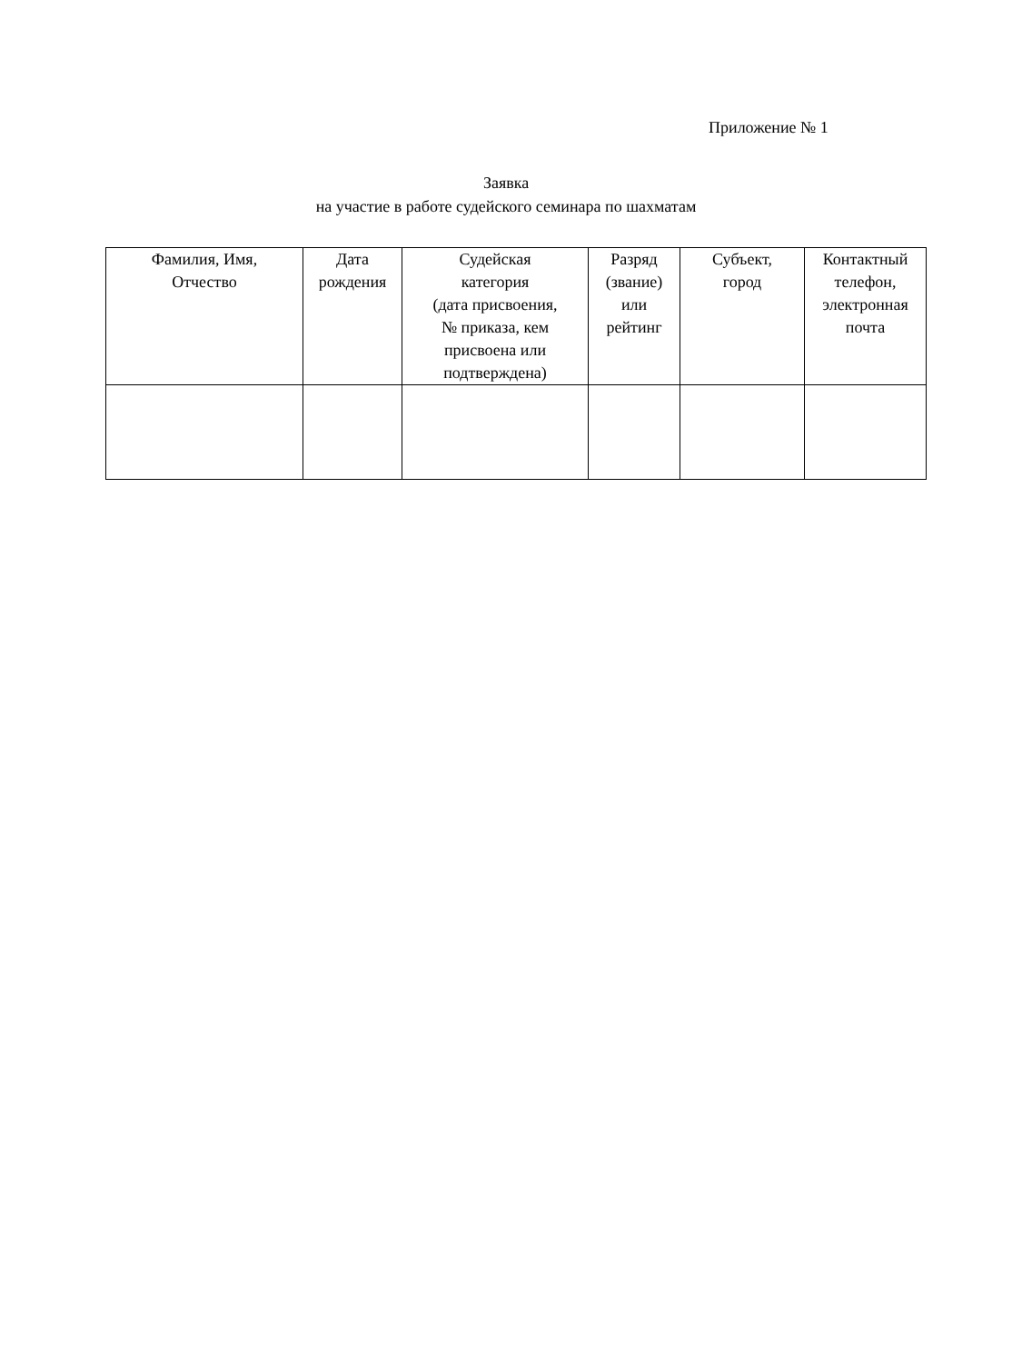Приложение № 1
Заявка
на участие в работе судейского семинара по шахматам
| Фамилия, Имя, Отчество | Дата рождения | Судейская категория (дата присвоения, № приказа, кем присвоена или подтверждена) | Разряд (звание) или рейтинг | Субъект, город | Контактный телефон, электронная почта |
| --- | --- | --- | --- | --- | --- |